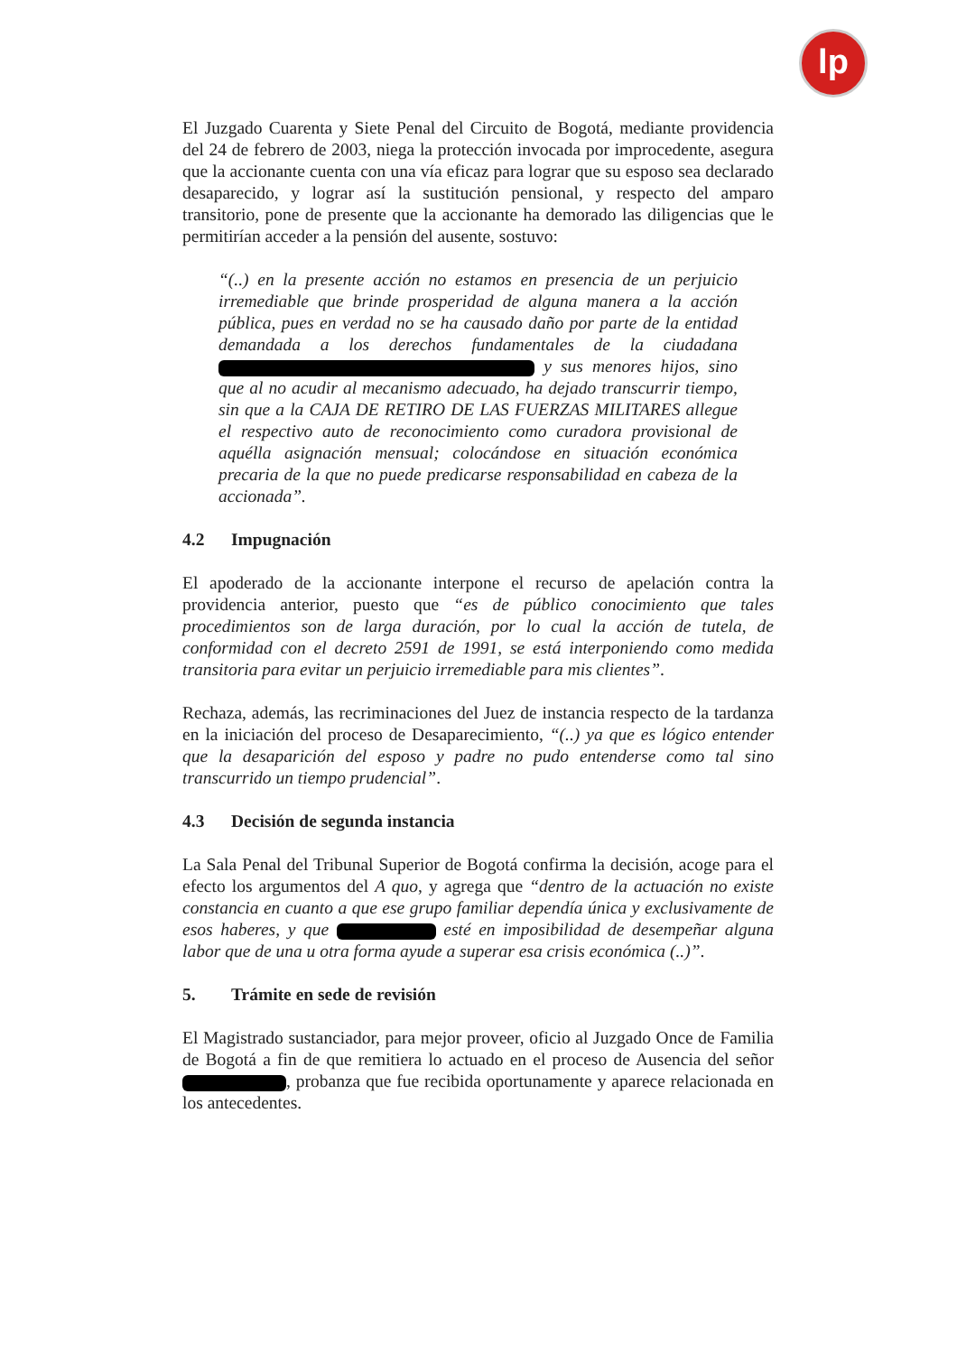lp
El Juzgado Cuarenta y Siete Penal del Circuito de Bogotá, mediante providencia del 24 de febrero de 2003, niega la protección invocada por improcedente, asegura que la accionante cuenta con una vía eficaz para lograr que su esposo sea declarado desaparecido, y lograr así la sustitución pensional, y respecto del amparo transitorio, pone de presente que la accionante ha demorado las diligencias que le permitirían acceder a la pensión del ausente, sostuvo:
“(..) en la presente acción no estamos en presencia de un perjuicio irremediable que brinde prosperidad de alguna manera a la acción pública, pues en verdad no se ha causado daño por parte de la entidad demandada a los derechos fundamentales de la ciudadana y sus menores hijos, sino que al no acudir al mecanismo adecuado, ha dejado transcurrir tiempo, sin que a la CAJA DE RETIRO DE LAS FUERZAS MILITARES allegue el respectivo auto de reconocimiento como curadora provisional de aquélla asignación mensual; colocándose en situación económica precaria de la que no puede predicarse responsabilidad en cabeza de la accionada”.
4.2 Impugnación
El apoderado de la accionante interpone el recurso de apelación contra la providencia anterior, puesto que “es de público conocimiento que tales procedimientos son de larga duración, por lo cual la acción de tutela, de conformidad con el decreto 2591 de 1991, se está interponiendo como medida transitoria para evitar un perjuicio irremediable para mis clientes”.
Rechaza, además, las recriminaciones del Juez de instancia respecto de la tardanza en la iniciación del proceso de Desaparecimiento, “(..) ya que es lógico entender que la desaparición del esposo y padre no pudo entenderse como tal sino transcurrido un tiempo prudencial”.
4.3 Decisión de segunda instancia
La Sala Penal del Tribunal Superior de Bogotá confirma la decisión, acoge para el efecto los argumentos del A quo, y agrega que “dentro de la actuación no existe constancia en cuanto a que ese grupo familiar dependía única y exclusivamente de esos haberes, y que esté en imposibilidad de desempeñar alguna labor que de una u otra forma ayude a superar esa crisis económica (..)”.
5. Trámite en sede de revisión
El Magistrado sustanciador, para mejor proveer, oficio al Juzgado Once de Familia de Bogotá a fin de que remitiera lo actuado en el proceso de Ausencia del señor , probanza que fue recibida oportunamente y aparece relacionada en los antecedentes.